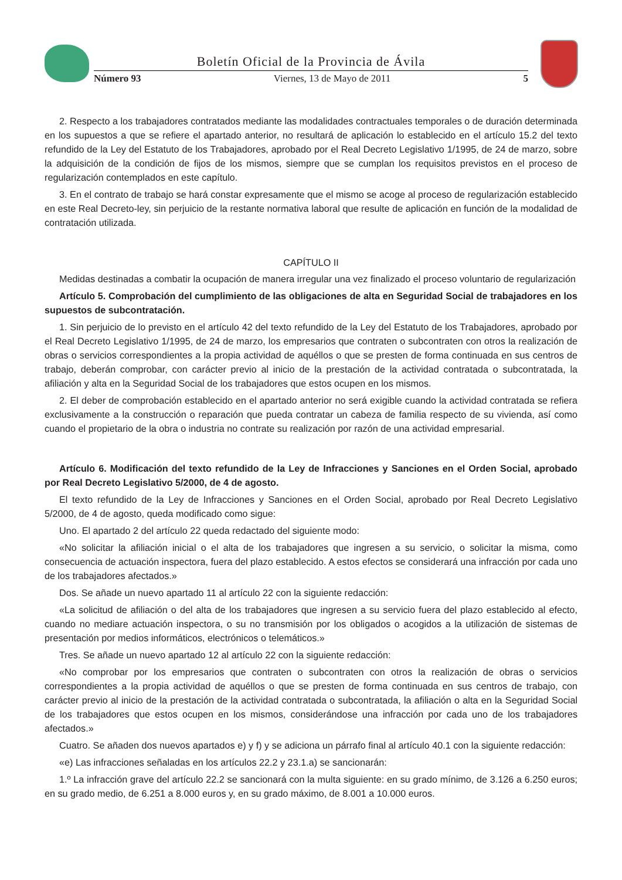Boletín Oficial de la Provincia de Ávila
Número 93 Viernes, 13 de Mayo de 2011 5
2. Respecto a los trabajadores contratados mediante las modalidades contractuales temporales o de duración determinada en los supuestos a que se refiere el apartado anterior, no resultará de aplicación lo establecido en el artículo 15.2 del texto refundido de la Ley del Estatuto de los Trabajadores, aprobado por el Real Decreto Legislativo 1/1995, de 24 de marzo, sobre la adquisición de la condición de fijos de los mismos, siempre que se cumplan los requisitos previstos en el proceso de regularización contemplados en este capítulo.
3. En el contrato de trabajo se hará constar expresamente que el mismo se acoge al proceso de regularización establecido en este Real Decreto-ley, sin perjuicio de la restante normativa laboral que resulte de aplicación en función de la modalidad de contratación utilizada.
CAPÍTULO II
Medidas destinadas a combatir la ocupación de manera irregular una vez finalizado el proceso voluntario de regularización
Artículo 5. Comprobación del cumplimiento de las obligaciones de alta en Seguridad Social de trabajadores en los supuestos de subcontratación.
1. Sin perjuicio de lo previsto en el artículo 42 del texto refundido de la Ley del Estatuto de los Trabajadores, aprobado por el Real Decreto Legislativo 1/1995, de 24 de marzo, los empresarios que contraten o subcontraten con otros la realización de obras o servicios correspondientes a la propia actividad de aquéllos o que se presten de forma continuada en sus centros de trabajo, deberán comprobar, con carácter previo al inicio de la prestación de la actividad contratada o subcontratada, la afiliación y alta en la Seguridad Social de los trabajadores que estos ocupen en los mismos.
2. El deber de comprobación establecido en el apartado anterior no será exigible cuando la actividad contratada se refiera exclusivamente a la construcción o reparación que pueda contratar un cabeza de familia respecto de su vivienda, así como cuando el propietario de la obra o industria no contrate su realización por razón de una actividad empresarial.
Artículo 6. Modificación del texto refundido de la Ley de Infracciones y Sanciones en el Orden Social, aprobado por Real Decreto Legislativo 5/2000, de 4 de agosto.
El texto refundido de la Ley de Infracciones y Sanciones en el Orden Social, aprobado por Real Decreto Legislativo 5/2000, de 4 de agosto, queda modificado como sigue:
Uno. El apartado 2 del artículo 22 queda redactado del siguiente modo:
«No solicitar la afiliación inicial o el alta de los trabajadores que ingresen a su servicio, o solicitar la misma, como consecuencia de actuación inspectora, fuera del plazo establecido. A estos efectos se considerará una infracción por cada uno de los trabajadores afectados.»
Dos. Se añade un nuevo apartado 11 al artículo 22 con la siguiente redacción:
«La solicitud de afiliación o del alta de los trabajadores que ingresen a su servicio fuera del plazo establecido al efecto, cuando no mediare actuación inspectora, o su no transmisión por los obligados o acogidos a la utilización de sistemas de presentación por medios informáticos, electrónicos o telemáticos.»
Tres. Se añade un nuevo apartado 12 al artículo 22 con la siguiente redacción:
«No comprobar por los empresarios que contraten o subcontraten con otros la realización de obras o servicios correspondientes a la propia actividad de aquéllos o que se presten de forma continuada en sus centros de trabajo, con carácter previo al inicio de la prestación de la actividad contratada o subcontratada, la afiliación o alta en la Seguridad Social de los trabajadores que estos ocupen en los mismos, considerándose una infracción por cada uno de los trabajadores afectados.»
Cuatro. Se añaden dos nuevos apartados e) y f) y se adiciona un párrafo final al artículo 40.1 con la siguiente redacción:
«e) Las infracciones señaladas en los artículos 22.2 y 23.1.a) se sancionarán:
1.º La infracción grave del artículo 22.2 se sancionará con la multa siguiente: en su grado mínimo, de 3.126 a 6.250 euros; en su grado medio, de 6.251 a 8.000 euros y, en su grado máximo, de 8.001 a 10.000 euros.